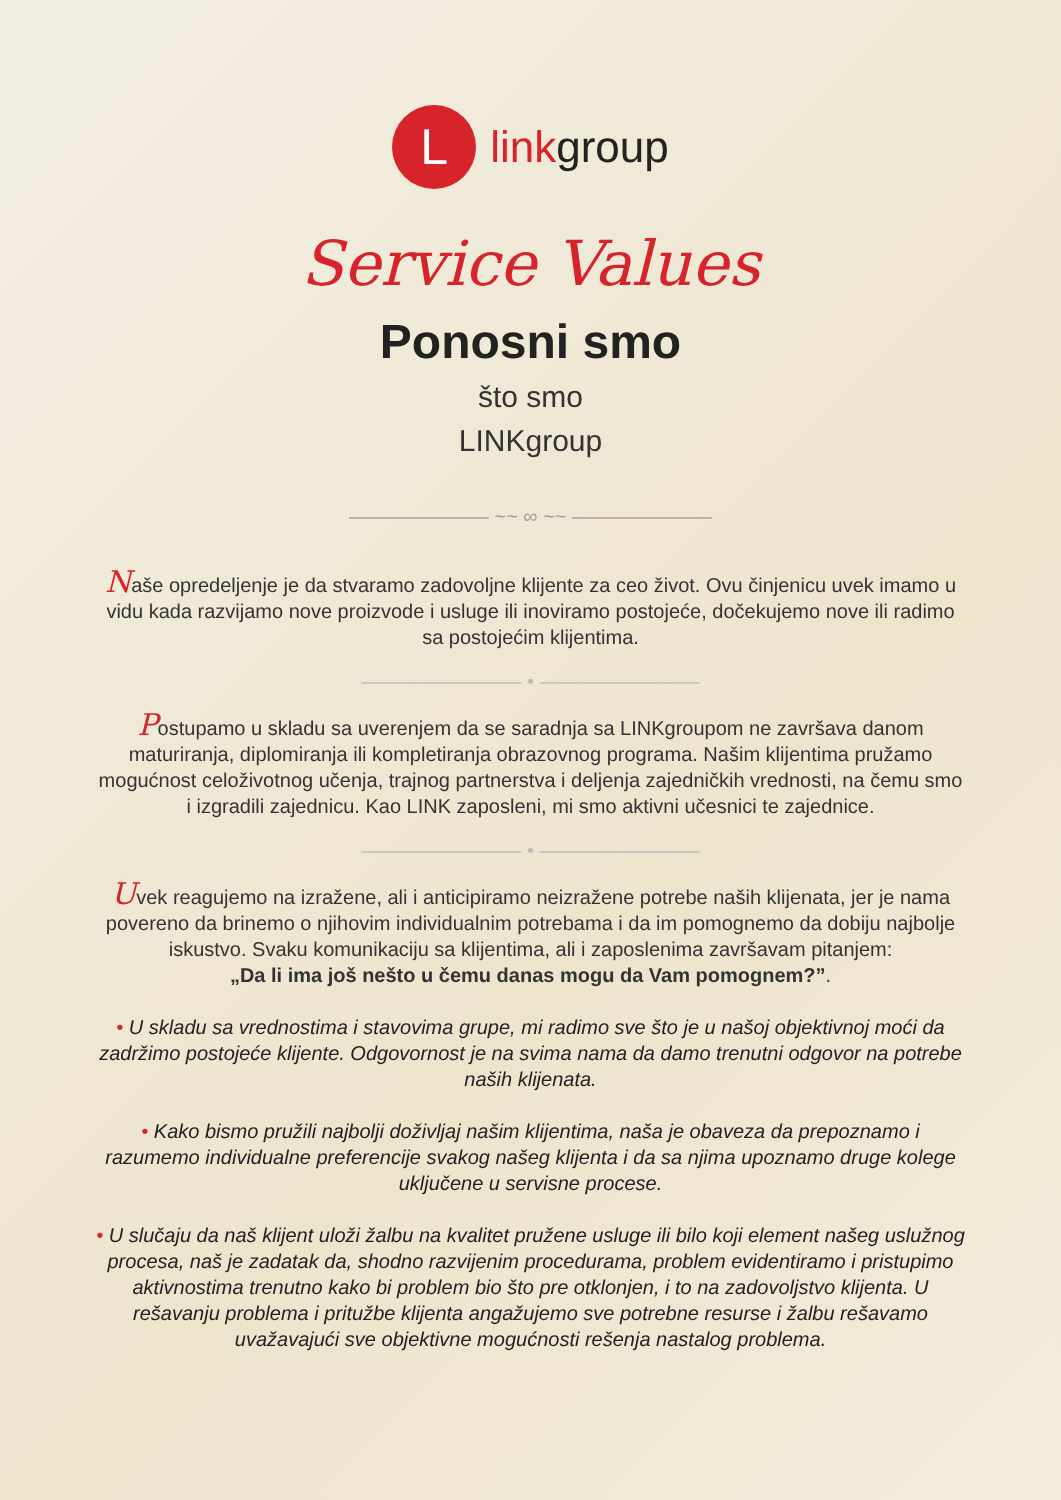L
linkgroup
Service Values
Ponosni smo
što smo
LINKgroup
――――――― ~~ ∞ ~~ ―――――――
Naše opredeljenje je da stvaramo zadovoljne klijente za ceo život. Ovu činjenicu uvek imamo u vidu kada razvijamo nove proizvode i usluge ili inoviramo postojeće, dočekujemo nove ili radimo sa postojećim klijentima.
―――――――― • ――――――――
Postupamo u skladu sa uverenjem da se saradnja sa LINKgroupom ne završava danom maturiranja, diplomiranja ili kompletiranja obrazovnog programa. Našim klijentima pružamo mogućnost celoživotnog učenja, trajnog partnerstva i deljenja zajedničkih vrednosti, na čemu smo i izgradili zajednicu. Kao LINK zaposleni, mi smo aktivni učesnici te zajednice.
―――――――― • ――――――――
Uvek reagujemo na izražene, ali i anticipiramo neizražene potrebe naših klijenata, jer je nama povereno da brinemo o njihovim individualnim potrebama i da im pomognemo da dobiju najbolje iskustvo. Svaku komunikaciju sa klijentima, ali i zaposlenima završavam pitanjem:
„Da li ima još nešto u čemu danas mogu da Vam pomognem?”.
• U skladu sa vrednostima i stavovima grupe, mi radimo sve što je u našoj objektivnoj moći da zadržimo postojeće klijente. Odgovornost je na svima nama da damo trenutni odgovor na potrebe naših klijenata.
• Kako bismo pružili najbolji doživljaj našim klijentima, naša je obaveza da prepoznamo i razumemo individualne preferencije svakog našeg klijenta i da sa njima upoznamo druge kolege uključene u servisne procese.
• U slučaju da naš klijent uloži žalbu na kvalitet pružene usluge ili bilo koji element našeg uslužnog procesa, naš je zadatak da, shodno razvijenim procedurama, problem evidentiramo i pristupimo aktivnostima trenutno kako bi problem bio što pre otklonjen, i to na zadovoljstvo klijenta. U rešavanju problema i pritužbe klijenta angažujemo sve potrebne resurse i žalbu rešavamo uvažavajući sve objektivne mogućnosti rešenja nastalog problema.